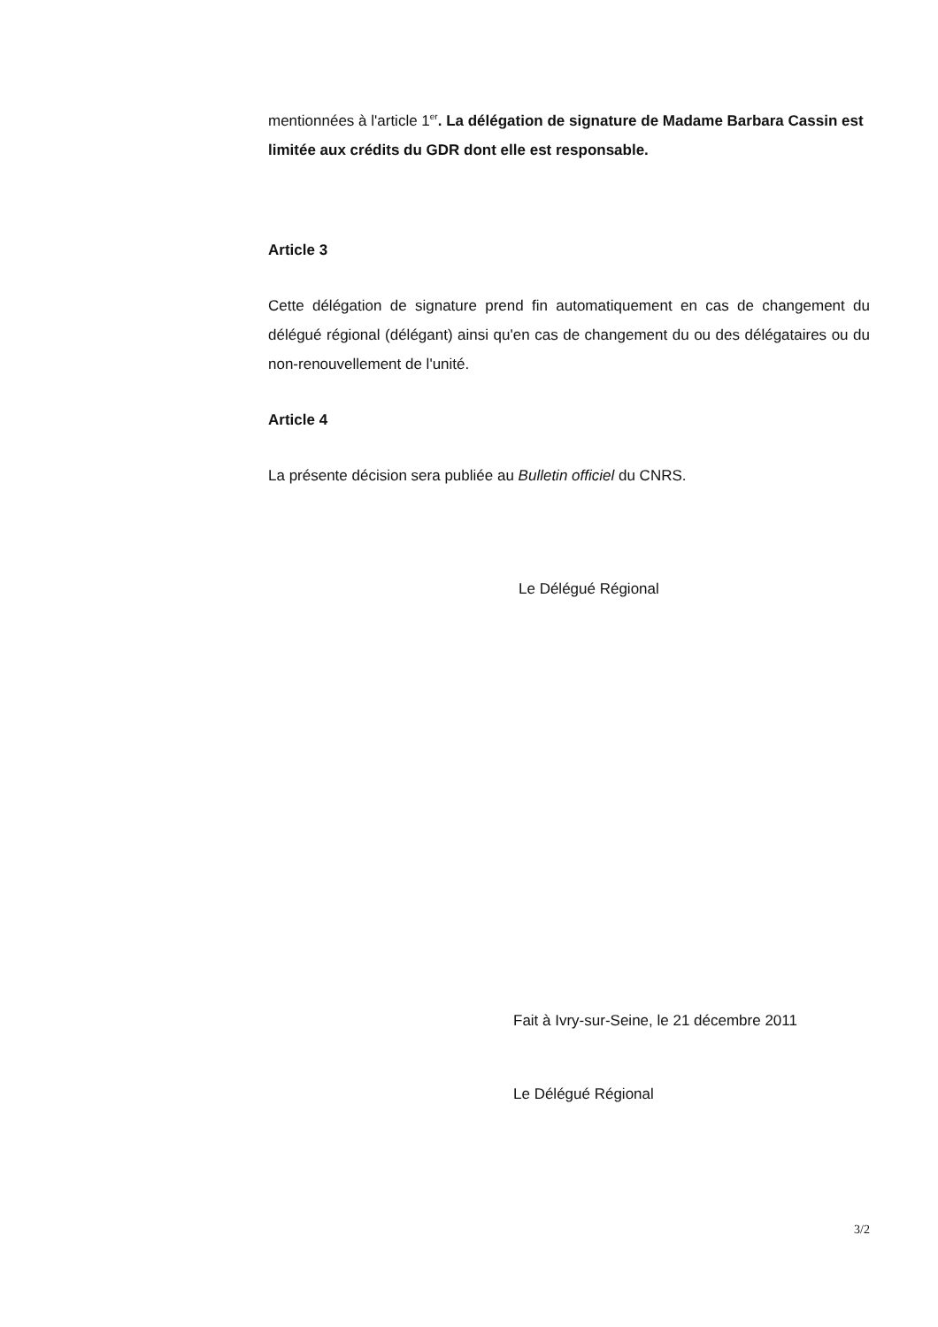mentionnées à l'article 1<sup>er</sup>. La délégation de signature de Madame Barbara Cassin est limitée aux crédits du GDR dont elle est responsable.
Article 3
Cette délégation de signature prend fin automatiquement en cas de changement du délégué régional (délégant) ainsi qu'en cas de changement du ou des délégataires ou du non-renouvellement de l'unité.
Article 4
La présente décision sera publiée au Bulletin officiel du CNRS.
Le Délégué Régional
Fait à Ivry-sur-Seine, le 21 décembre 2011
Le Délégué Régional
3/2